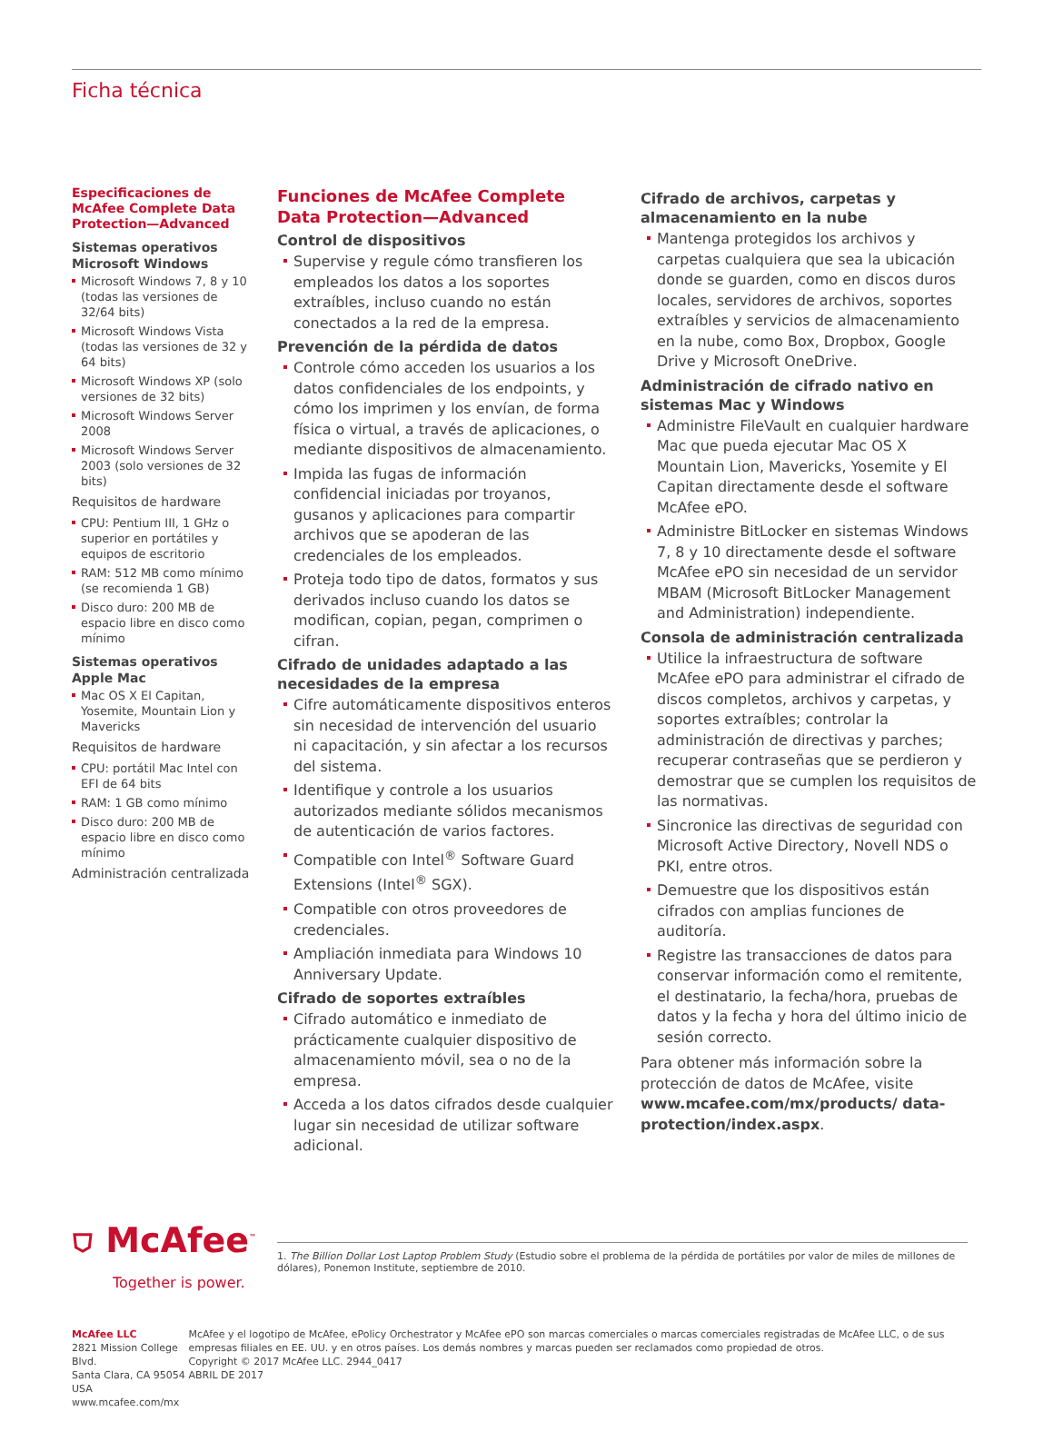Ficha técnica
Especificaciones de McAfee Complete Data Protection—Advanced
Sistemas operativos Microsoft Windows
Microsoft Windows 7, 8 y 10 (todas las versiones de 32/64 bits)
Microsoft Windows Vista (todas las versiones de 32 y 64 bits)
Microsoft Windows XP (solo versiones de 32 bits)
Microsoft Windows Server 2008
Microsoft Windows Server 2003 (solo versiones de 32 bits)
Requisitos de hardware
CPU: Pentium III, 1 GHz o superior en portátiles y equipos de escritorio
RAM: 512 MB como mínimo (se recomienda 1 GB)
Disco duro: 200 MB de espacio libre en disco como mínimo
Sistemas operativos Apple Mac
Mac OS X El Capitan, Yosemite, Mountain Lion y Mavericks
Requisitos de hardware
CPU: portátil Mac Intel con EFI de 64 bits
RAM: 1 GB como mínimo
Disco duro: 200 MB de espacio libre en disco como mínimo
Administración centralizada
Funciones de McAfee Complete Data Protection—Advanced
Control de dispositivos
Supervise y regule cómo transfieren los empleados los datos a los soportes extraíbles, incluso cuando no están conectados a la red de la empresa.
Prevención de la pérdida de datos
Controle cómo acceden los usuarios a los datos confidenciales de los endpoints, y cómo los imprimen y los envían, de forma física o virtual, a través de aplicaciones, o mediante dispositivos de almacenamiento.
Impida las fugas de información confidencial iniciadas por troyanos, gusanos y aplicaciones para compartir archivos que se apoderan de las credenciales de los empleados.
Proteja todo tipo de datos, formatos y sus derivados incluso cuando los datos se modifican, copian, pegan, comprimen o cifran.
Cifrado de unidades adaptado a las necesidades de la empresa
Cifre automáticamente dispositivos enteros sin necesidad de intervención del usuario ni capacitación, y sin afectar a los recursos del sistema.
Identifique y controle a los usuarios autorizados mediante sólidos mecanismos de autenticación de varios factores.
Compatible con Intel<sup>®</sup> Software Guard Extensions (Intel<sup>®</sup> SGX).
Compatible con otros proveedores de credenciales.
Ampliación inmediata para Windows 10 Anniversary Update.
Cifrado de soportes extraíbles
Cifrado automático e inmediato de prácticamente cualquier dispositivo de almacenamiento móvil, sea o no de la empresa.
Acceda a los datos cifrados desde cualquier lugar sin necesidad de utilizar software adicional.
Cifrado de archivos, carpetas y almacenamiento en la nube
Mantenga protegidos los archivos y carpetas cualquiera que sea la ubicación donde se guarden, como en discos duros locales, servidores de archivos, soportes extraíbles y servicios de almacenamiento en la nube, como Box, Dropbox, Google Drive y Microsoft OneDrive.
Administración de cifrado nativo en sistemas Mac y Windows
Administre FileVault en cualquier hardware Mac que pueda ejecutar Mac OS X Mountain Lion, Mavericks, Yosemite y El Capitan directamente desde el software McAfee ePO.
Administre BitLocker en sistemas Windows 7, 8 y 10 directamente desde el software McAfee ePO sin necesidad de un servidor MBAM (Microsoft BitLocker Management and Administration) independiente.
Consola de administración centralizada
Utilice la infraestructura de software McAfee ePO para administrar el cifrado de discos completos, archivos y carpetas, y soportes extraíbles; controlar la administración de directivas y parches; recuperar contraseñas que se perdieron y demostrar que se cumplen los requisitos de las normativas.
Sincronice las directivas de seguridad con Microsoft Active Directory, Novell NDS o PKI, entre otros.
Demuestre que los dispositivos están cifrados con amplias funciones de auditoría.
Registre las transacciones de datos para conservar información como el remitente, el destinatario, la fecha/hora, pruebas de datos y la fecha y hora del último inicio de sesión correcto.
Para obtener más información sobre la protección de datos de McAfee, visite www.mcafee.com/mx/products/ data-protection/index.aspx.
⛉ McAfee<sup>™</sup>
Together is power.
1. The Billion Dollar Lost Laptop Problem Study (Estudio sobre el problema de la pérdida de portátiles por valor de miles de millones de dólares), Ponemon Institute, septiembre de 2010.
McAfee LLC
2821 Mission College Blvd.
Santa Clara, CA 95054 USA
www.mcafee.com/mx
McAfee y el logotipo de McAfee, ePolicy Orchestrator y McAfee ePO son marcas comerciales o marcas comerciales registradas de McAfee LLC, o de sus empresas filiales en EE. UU. y en otros países. Los demás nombres y marcas pueden ser reclamados como propiedad de otros.
Copyright © 2017 McAfee LLC. 2944_0417
ABRIL DE 2017